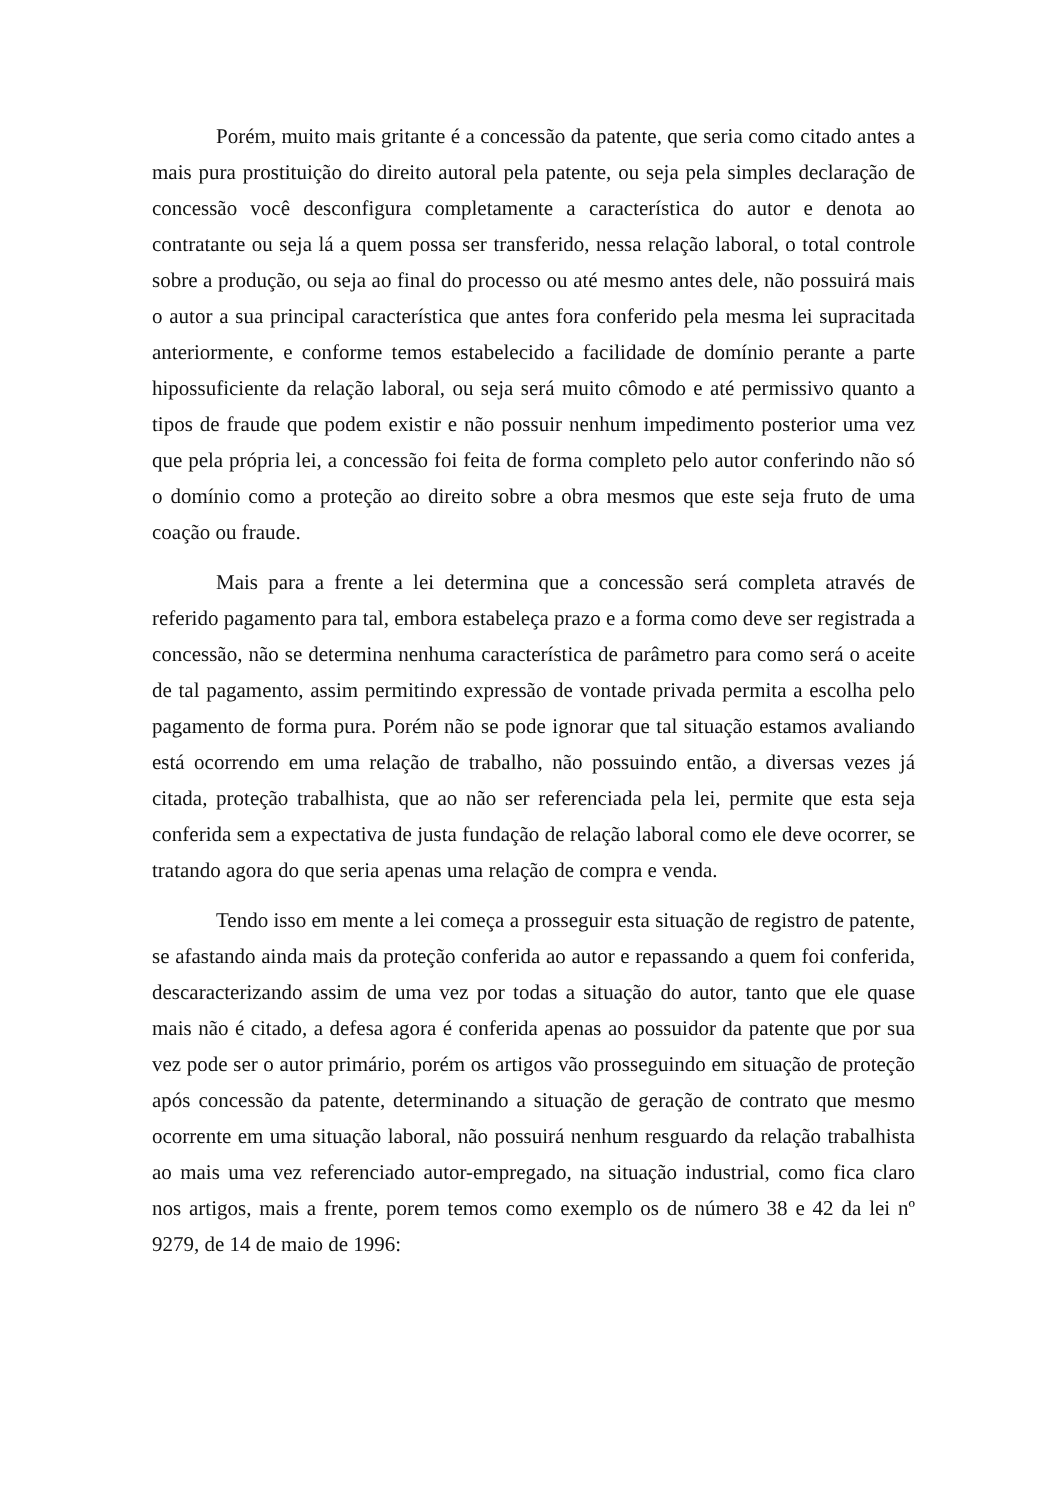Porém, muito mais gritante é a concessão da patente, que seria como citado antes a mais pura prostituição do direito autoral pela patente, ou seja pela simples declaração de concessão você desconfigura completamente a característica do autor e denota ao contratante ou seja lá a quem possa ser transferido, nessa relação laboral, o total controle sobre a produção, ou seja ao final do processo ou até mesmo antes dele, não possuirá mais o autor a sua principal característica que antes fora conferido pela mesma lei supracitada anteriormente, e conforme temos estabelecido a facilidade de domínio perante a parte hipossuficiente da relação laboral, ou seja será muito cômodo e até permissivo quanto a tipos de fraude que podem existir e não possuir nenhum impedimento posterior uma vez que pela própria lei, a concessão foi feita de forma completo pelo autor conferindo não só o domínio como a proteção ao direito sobre a obra mesmos que este seja fruto de uma coação ou fraude.
Mais para a frente a lei determina que a concessão será completa através de referido pagamento para tal, embora estabeleça prazo e a forma como deve ser registrada a concessão, não se determina nenhuma característica de parâmetro para como será o aceite de tal pagamento, assim permitindo expressão de vontade privada permita a escolha pelo pagamento de forma pura. Porém não se pode ignorar que tal situação estamos avaliando está ocorrendo em uma relação de trabalho, não possuindo então, a diversas vezes já citada, proteção trabalhista, que ao não ser referenciada pela lei, permite que esta seja conferida sem a expectativa de justa fundação de relação laboral como ele deve ocorrer, se tratando agora do que seria apenas uma relação de compra e venda.
Tendo isso em mente a lei começa a prosseguir esta situação de registro de patente, se afastando ainda mais da proteção conferida ao autor e repassando a quem foi conferida, descaracterizando assim de uma vez por todas a situação do autor, tanto que ele quase mais não é citado, a defesa agora é conferida apenas ao possuidor da patente que por sua vez pode ser o autor primário, porém os artigos vão prosseguindo em situação de proteção após concessão da patente, determinando a situação de geração de contrato que mesmo ocorrente em uma situação laboral, não possuirá nenhum resguardo da relação trabalhista ao mais uma vez referenciado autor-empregado, na situação industrial, como fica claro nos artigos, mais a frente, porem temos como exemplo os de número 38 e 42 da lei nº 9279, de 14 de maio de 1996: